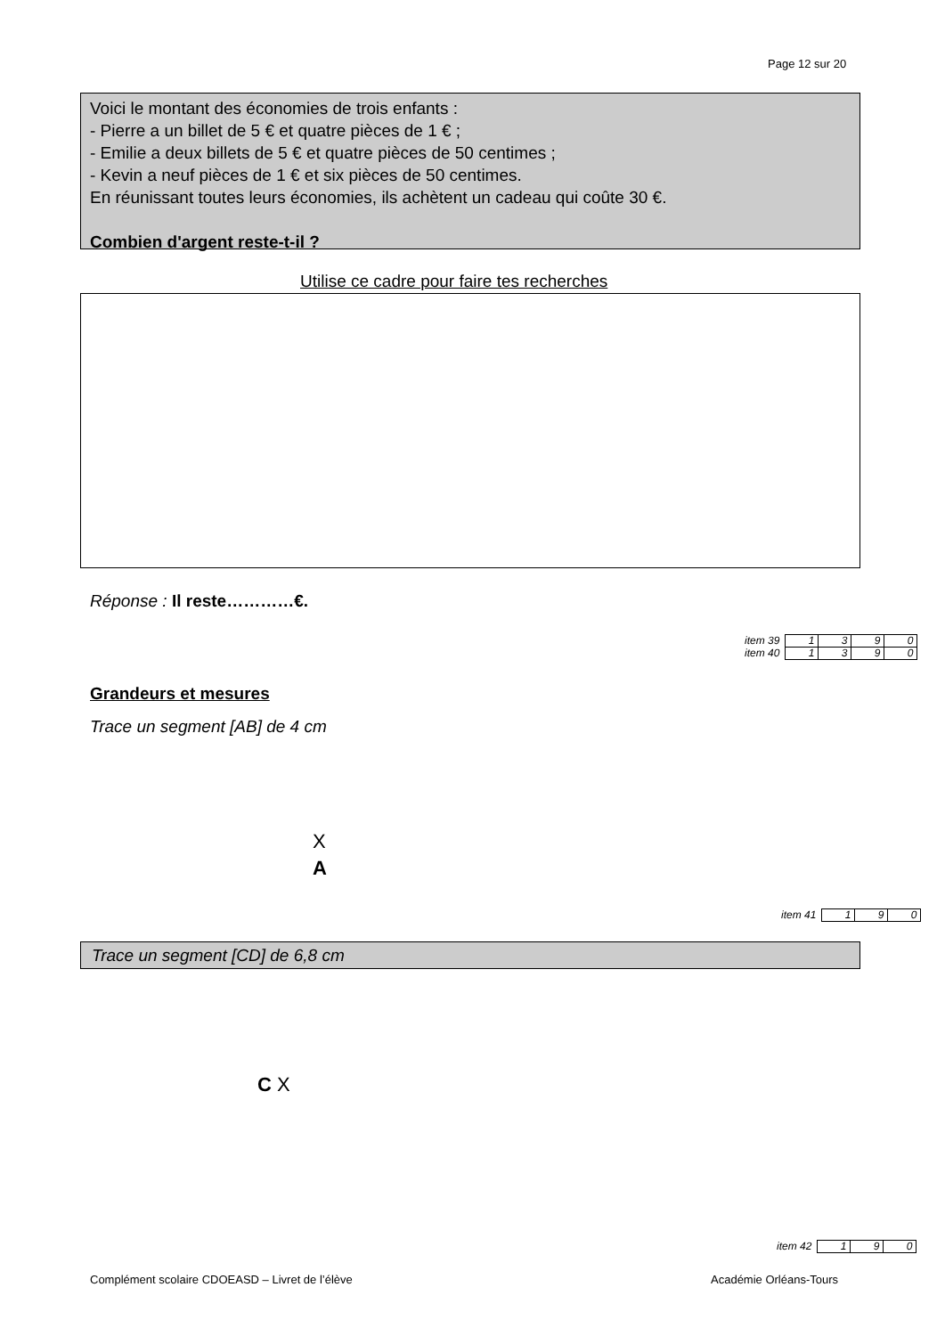Page 12 sur 20
Voici le montant des économies de trois enfants :
- Pierre a un billet de 5 € et quatre pièces de 1 € ;
- Emilie a deux billets de 5 € et quatre pièces de 50 centimes ;
- Kevin a neuf pièces de 1 € et six pièces de 50 centimes.
En réunissant toutes leurs économies, ils achètent un cadeau qui coûte 30 €.
Combien d'argent reste-t-il ?
Utilise ce cadre pour faire tes recherches
Réponse : Il reste…………€.
| item 39 | 1 | 3 | 9 | 0 |
| item 40 | 1 | 3 | 9 | 0 |
Grandeurs et mesures
Trace un segment [AB] de 4 cm
X
A
| item 41 | 1 | 9 | 0 |
Trace un segment [CD] de 6,8 cm
C X
| item 42 | 1 | 9 | 0 |
Complément scolaire CDOEASD – Livret de l’élève
Académie Orléans-Tours